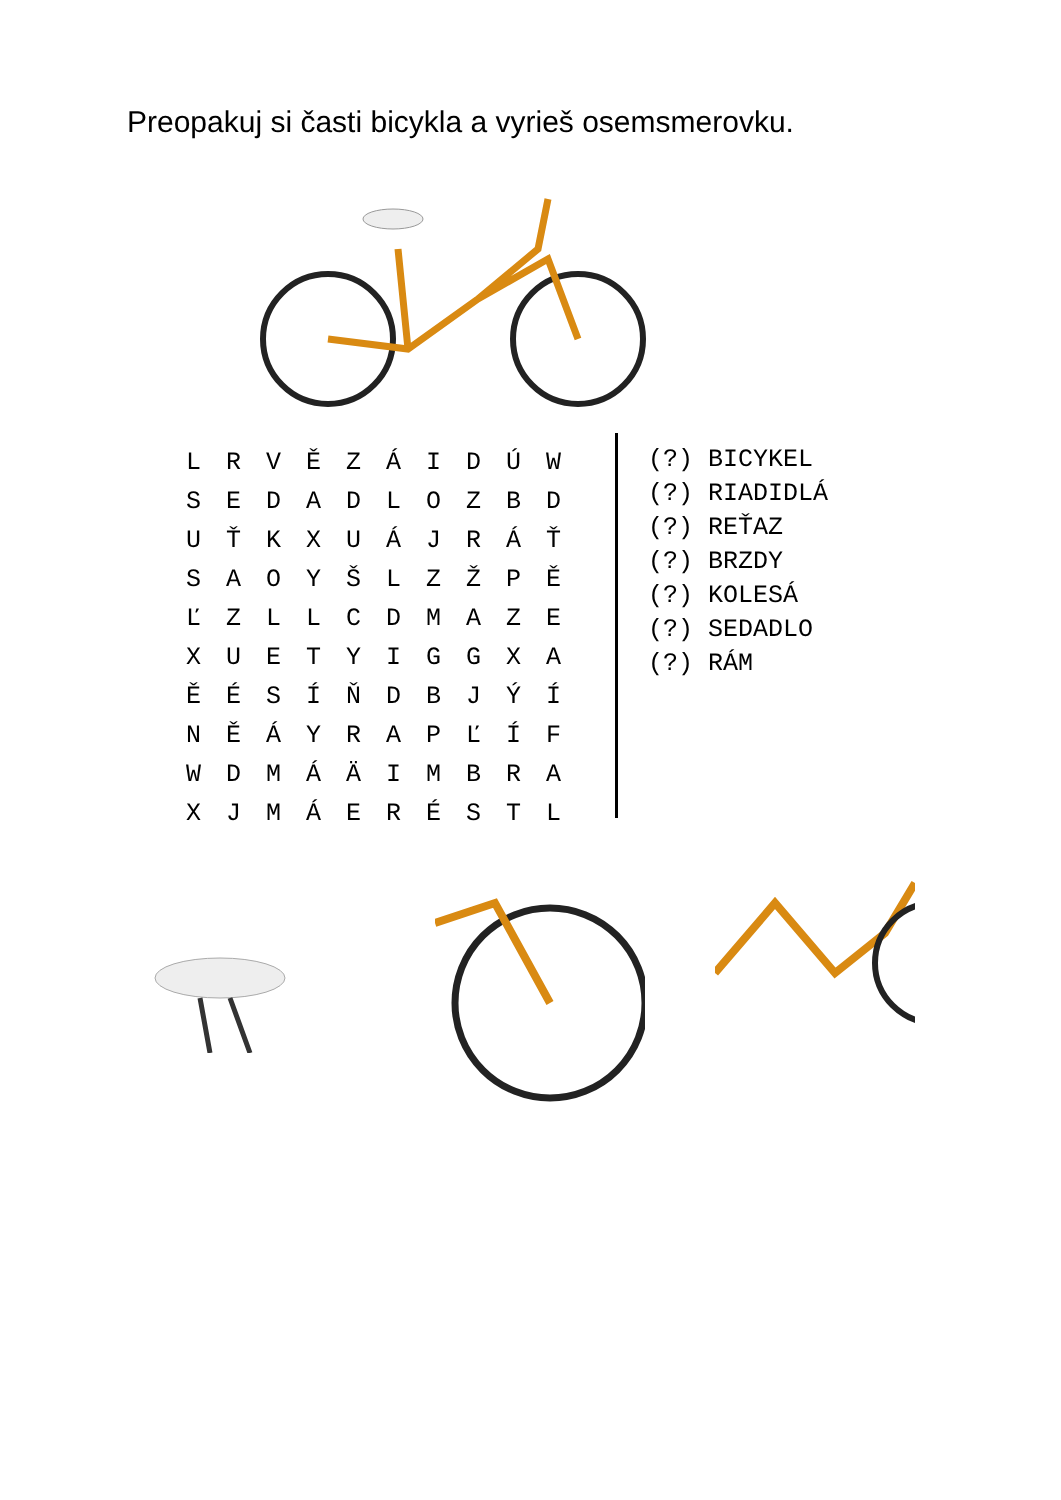Preopakuj si časti bicykla a vyrieš osemsmerovku.
| L | R | V | Ě | Z | Á | I | D | Ú | W |
| S | E | D | A | D | L | O | Z | B | D |
| U | Ť | K | X | U | Á | J | R | Á | Ť |
| S | A | O | Y | Š | L | Z | Ž | P | Ě |
| Ľ | Z | L | L | C | D | M | A | Z | E |
| X | U | E | T | Y | I | G | G | X | A |
| Ě | É | S | Í | Ň | D | B | J | Ý | Í |
| N | Ě | Á | Y | R | A | P | Ľ | Í | F |
| W | D | M | Á | Ä | I | M | B | R | A |
| X | J | M | Á | E | R | É | S | T | L |
(?) BICYKEL
(?) RIADIDLÁ
(?) REŤAZ
(?) BRZDY
(?) KOLESÁ
(?) SEDADLO
(?) RÁM